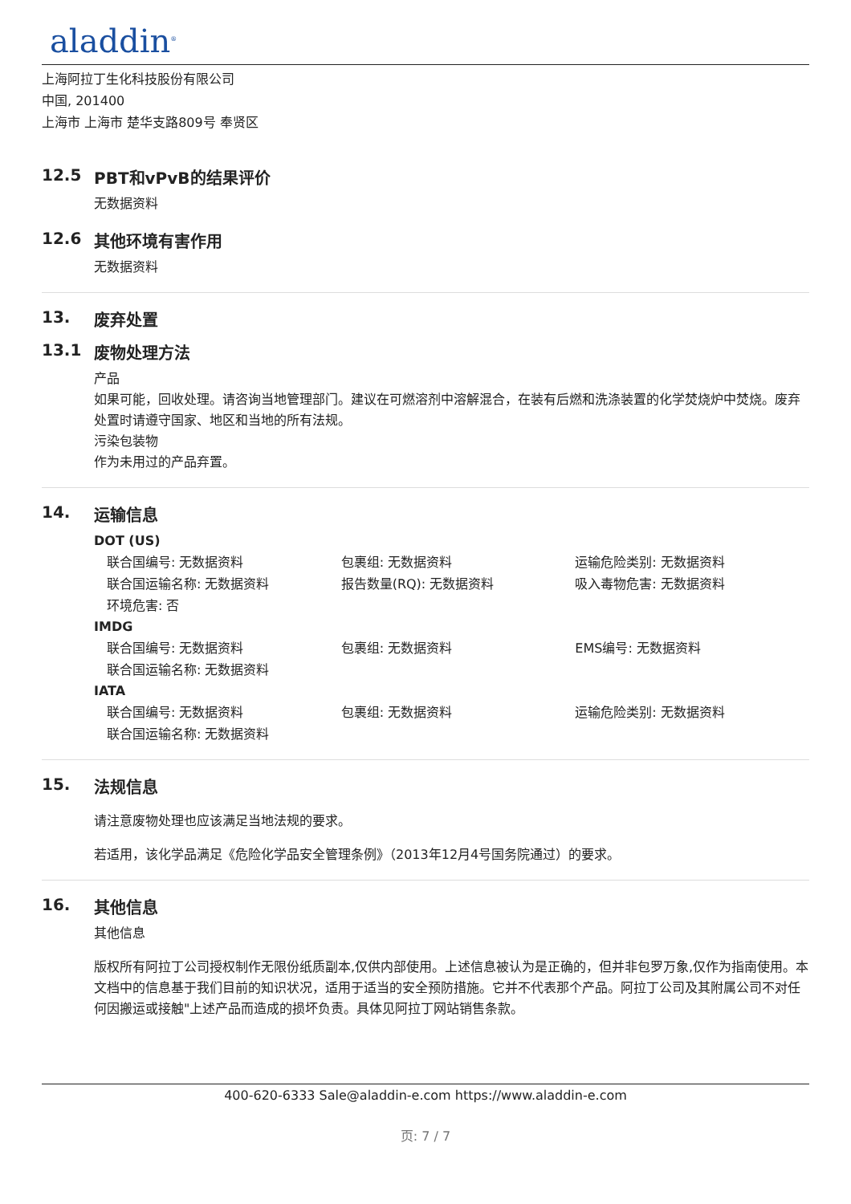aladdin<sup>®</sup>
上海阿拉丁生化科技股份有限公司
中国, 201400
上海市 上海市 楚华支路809号 奉贤区
12.5 PBT和vPvB的结果评价
无数据资料
12.6 其他环境有害作用
无数据资料
13. 废弃处置
13.1 废物处理方法
产品
如果可能，回收处理。请咨询当地管理部门。建议在可燃溶剂中溶解混合，在装有后燃和洗涤装置的化学焚烧炉中焚烧。废弃处置时请遵守国家、地区和当地的所有法规。
污染包装物
作为未用过的产品弃置。
14. 运输信息
DOT (US)
| 联合国编号: 无数据资料 | 包裹组: 无数据资料 | 运输危险类别: 无数据资料 |
| 联合国运输名称: 无数据资料 | 报告数量(RQ): 无数据资料 | 吸入毒物危害: 无数据资料 |
| 环境危害: 否 | | |
IMDG
| 联合国编号: 无数据资料 | 包裹组: 无数据资料 | EMS编号: 无数据资料 |
| 联合国运输名称: 无数据资料 | | |
IATA
| 联合国编号: 无数据资料 | 包裹组: 无数据资料 | 运输危险类别: 无数据资料 |
| 联合国运输名称: 无数据资料 | | |
15. 法规信息
请注意废物处理也应该满足当地法规的要求。
若适用，该化学品满足《危险化学品安全管理条例》（2013年12月4号国务院通过）的要求。
16. 其他信息
其他信息
版权所有阿拉丁公司授权制作无限份纸质副本,仅供内部使用。上述信息被认为是正确的，但并非包罗万象,仅作为指南使用。本文档中的信息基于我们目前的知识状况，适用于适当的安全预防措施。它并不代表那个产品。阿拉丁公司及其附属公司不对任何因搬运或接触"上述产品而造成的损坏负责。具体见阿拉丁网站销售条款。
400-620-6333 Sale@aladdin-e.com https://www.aladdin-e.com
页: 7 / 7